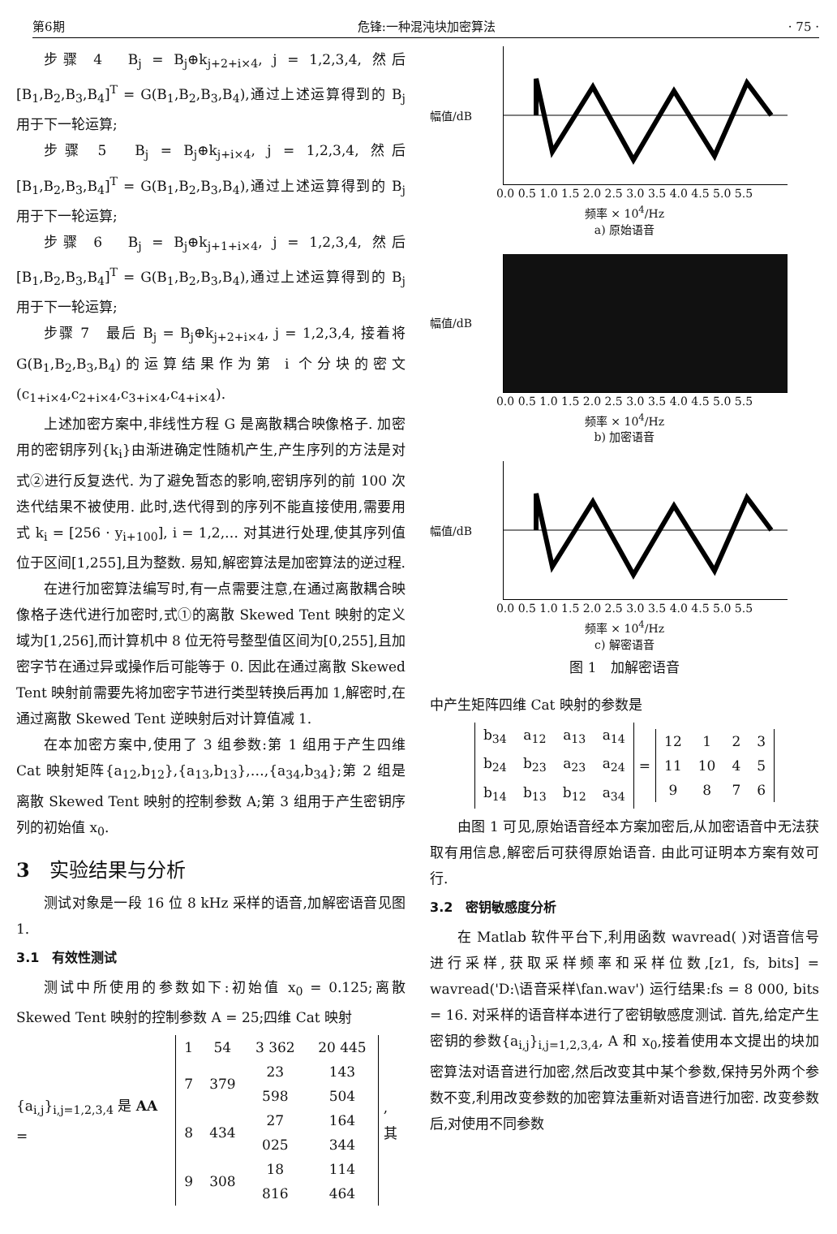第6期 危锋:一种混沌块加密算法 · 75 ·
步骤 4　B<sub>j</sub> = B<sub>j</sub>⊕k<sub>j+2+i×4</sub>, j = 1,2,3,4, 然后[B<sub>1</sub>,B<sub>2</sub>,B<sub>3</sub>,B<sub>4</sub>]<sup>T</sup> = G(B<sub>1</sub>,B<sub>2</sub>,B<sub>3</sub>,B<sub>4</sub>),通过上述运算得到的 B<sub>j</sub> 用于下一轮运算;
步骤 5　B<sub>j</sub> = B<sub>j</sub>⊕k<sub>j+i×4</sub>, j = 1,2,3,4, 然后[B<sub>1</sub>,B<sub>2</sub>,B<sub>3</sub>,B<sub>4</sub>]<sup>T</sup> = G(B<sub>1</sub>,B<sub>2</sub>,B<sub>3</sub>,B<sub>4</sub>),通过上述运算得到的 B<sub>j</sub> 用于下一轮运算;
步骤 6　B<sub>j</sub> = B<sub>j</sub>⊕k<sub>j+1+i×4</sub>, j = 1,2,3,4, 然后[B<sub>1</sub>,B<sub>2</sub>,B<sub>3</sub>,B<sub>4</sub>]<sup>T</sup> = G(B<sub>1</sub>,B<sub>2</sub>,B<sub>3</sub>,B<sub>4</sub>),通过上述运算得到的 B<sub>j</sub> 用于下一轮运算;
步骤 7　最后 B<sub>j</sub> = B<sub>j</sub>⊕k<sub>j+2+i×4</sub>, j = 1,2,3,4, 接着将 G(B<sub>1</sub>,B<sub>2</sub>,B<sub>3</sub>,B<sub>4</sub>)的运算结果作为第 i 个分块的密文(c<sub>1+i×4</sub>,c<sub>2+i×4</sub>,c<sub>3+i×4</sub>,c<sub>4+i×4</sub>).
上述加密方案中,非线性方程 G 是离散耦合映像格子. 加密用的密钥序列{k<sub>i</sub>}由渐进确定性随机产生,产生序列的方法是对式②进行反复迭代. 为了避免暂态的影响,密钥序列的前 100 次迭代结果不被使用. 此时,迭代得到的序列不能直接使用,需要用式 k<sub>i</sub> = [256 · y<sub>i+100</sub>], i = 1,2,… 对其进行处理,使其序列值位于区间[1,255],且为整数. 易知,解密算法是加密算法的逆过程.
在进行加密算法编写时,有一点需要注意,在通过离散耦合映像格子迭代进行加密时,式①的离散 Skewed Tent 映射的定义域为[1,256],而计算机中 8 位无符号整型值区间为[0,255],且加密字节在通过异或操作后可能等于 0. 因此在通过离散 Skewed Tent 映射前需要先将加密字节进行类型转换后再加 1,解密时,在通过离散 Skewed Tent 逆映射后对计算值减 1.
在本加密方案中,使用了 3 组参数:第 1 组用于产生四维 Cat 映射矩阵{a<sub>12</sub>,b<sub>12</sub>},{a<sub>13</sub>,b<sub>13</sub>},…,{a<sub>34</sub>,b<sub>34</sub>};第 2 组是离散 Skewed Tent 映射的控制参数 A;第 3 组用于产生密钥序列的初始值 x<sub>0</sub>.
3　实验结果与分析
测试对象是一段 16 位 8 kHz 采样的语音,加解密语音见图 1.
3.1　有效性测试
测试中所使用的参数如下:初始值 x<sub>0</sub> = 0.125;离散 Skewed Tent 映射的控制参数 A = 25;四维 Cat 映射
{a<sub>i,j</sub>}<sub>i,j=1,2,3,4</sub> 是 AA =
| 1 | 54 | 3 362 | 20 445 |
| 7 | 379 | 23 598 | 143 504 |
| 8 | 434 | 27 025 | 164 344 |
| 9 | 308 | 18 816 | 114 464 |
, 其
幅值/dB
0.0 0.5 1.0 1.5 2.0 2.5 3.0 3.5 4.0 4.5 5.0 5.5
频率 × 10<sup>4</sup>/Hz
a) 原始语音
幅值/dB
0.0 0.5 1.0 1.5 2.0 2.5 3.0 3.5 4.0 4.5 5.0 5.5
频率 × 10<sup>4</sup>/Hz
b) 加密语音
幅值/dB
0.0 0.5 1.0 1.5 2.0 2.5 3.0 3.5 4.0 4.5 5.0 5.5
频率 × 10<sup>4</sup>/Hz
c) 解密语音
图 1　加解密语音
中产生矩阵四维 Cat 映射的参数是
| b<sub>34</sub> | a<sub>12</sub> | a<sub>13</sub> | a<sub>14</sub> |
| b<sub>24</sub> | b<sub>23</sub> | a<sub>23</sub> | a<sub>24</sub> |
| b<sub>14</sub> | b<sub>13</sub> | b<sub>12</sub> | a<sub>34</sub> |
=
| 12 | 1 | 2 | 3 |
| 11 | 10 | 4 | 5 |
| 9 | 8 | 7 | 6 |
由图 1 可见,原始语音经本方案加密后,从加密语音中无法获取有用信息,解密后可获得原始语音. 由此可证明本方案有效可行.
3.2　密钥敏感度分析
在 Matlab 软件平台下,利用函数 wavread( )对语音信号进行采样,获取采样频率和采样位数,[z1, fs, bits] = wavread('D:\语音采样\fan.wav') 运行结果:fs = 8 000, bits = 16. 对采样的语音样本进行了密钥敏感度测试. 首先,给定产生密钥的参数{a<sub>i,j</sub>}<sub>i,j=1,2,3,4</sub>, A 和 x<sub>0</sub>,接着使用本文提出的块加密算法对语音进行加密,然后改变其中某个参数,保持另外两个参数不变,利用改变参数的加密算法重新对语音进行加密. 改变参数后,对使用不同参数